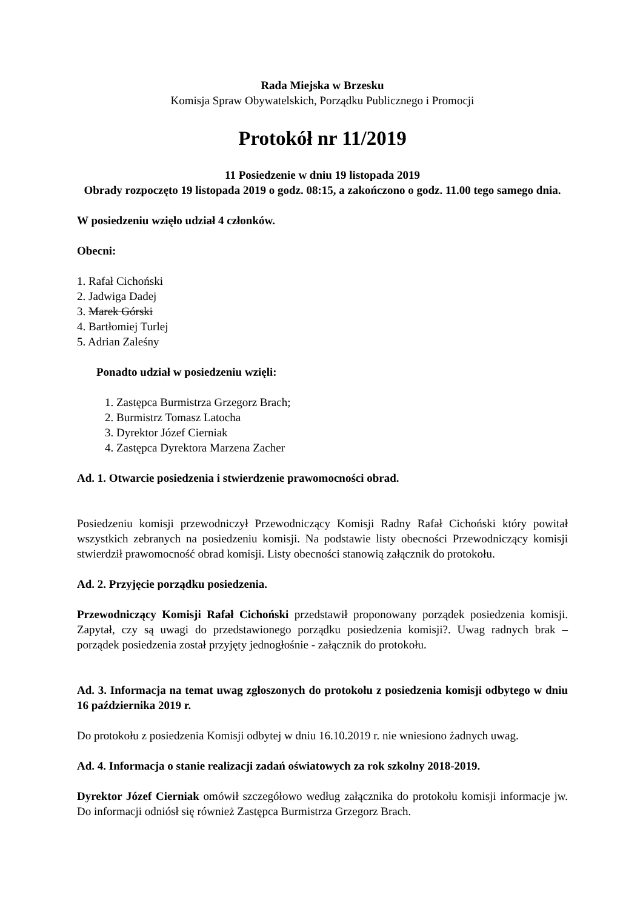Rada Miejska w Brzesku
Komisja Spraw Obywatelskich, Porządku Publicznego i Promocji
Protokół nr 11/2019
11 Posiedzenie w dniu 19 listopada 2019
Obrady rozpoczęto 19 listopada 2019 o godz. 08:15, a zakończono o godz. 11.00 tego samego dnia.
W posiedzeniu wzięło udział 4 członków.
Obecni:
1. Rafał Cichoński
2. Jadwiga Dadej
3. Marek Górski
4. Bartłomiej Turlej
5. Adrian Zaleśny
Ponadto udział w posiedzeniu wzięli:
1. Zastępca Burmistrza Grzegorz Brach;
2. Burmistrz Tomasz Latocha
3. Dyrektor Józef Cierniak
4. Zastępca Dyrektora Marzena Zacher
Ad. 1. Otwarcie posiedzenia i stwierdzenie prawomocności obrad.
Posiedzeniu komisji przewodniczył Przewodniczący Komisji Radny Rafał Cichoński który powitał wszystkich zebranych na posiedzeniu komisji. Na podstawie listy obecności Przewodniczący komisji stwierdził prawomocność obrad komisji. Listy obecności stanowią załącznik do protokołu.
Ad. 2. Przyjęcie porządku posiedzenia.
Przewodniczący Komisji Rafał Cichoński przedstawił proponowany porządek posiedzenia komisji. Zapytał, czy są uwagi do przedstawionego porządku posiedzenia komisji?. Uwag radnych brak – porządek posiedzenia został przyjęty jednogłośnie - załącznik do protokołu.
Ad. 3. Informacja na temat uwag zgłoszonych do protokołu z posiedzenia komisji odbytego w dniu 16 października 2019 r.
Do protokołu z posiedzenia Komisji odbytej w dniu 16.10.2019 r. nie wniesiono żadnych uwag.
Ad. 4. Informacja o stanie realizacji zadań oświatowych za rok szkolny 2018-2019.
Dyrektor Józef Cierniak omówił szczegółowo według załącznika do protokołu komisji informacje jw. Do informacji odniósł się również Zastępca Burmistrza Grzegorz Brach.